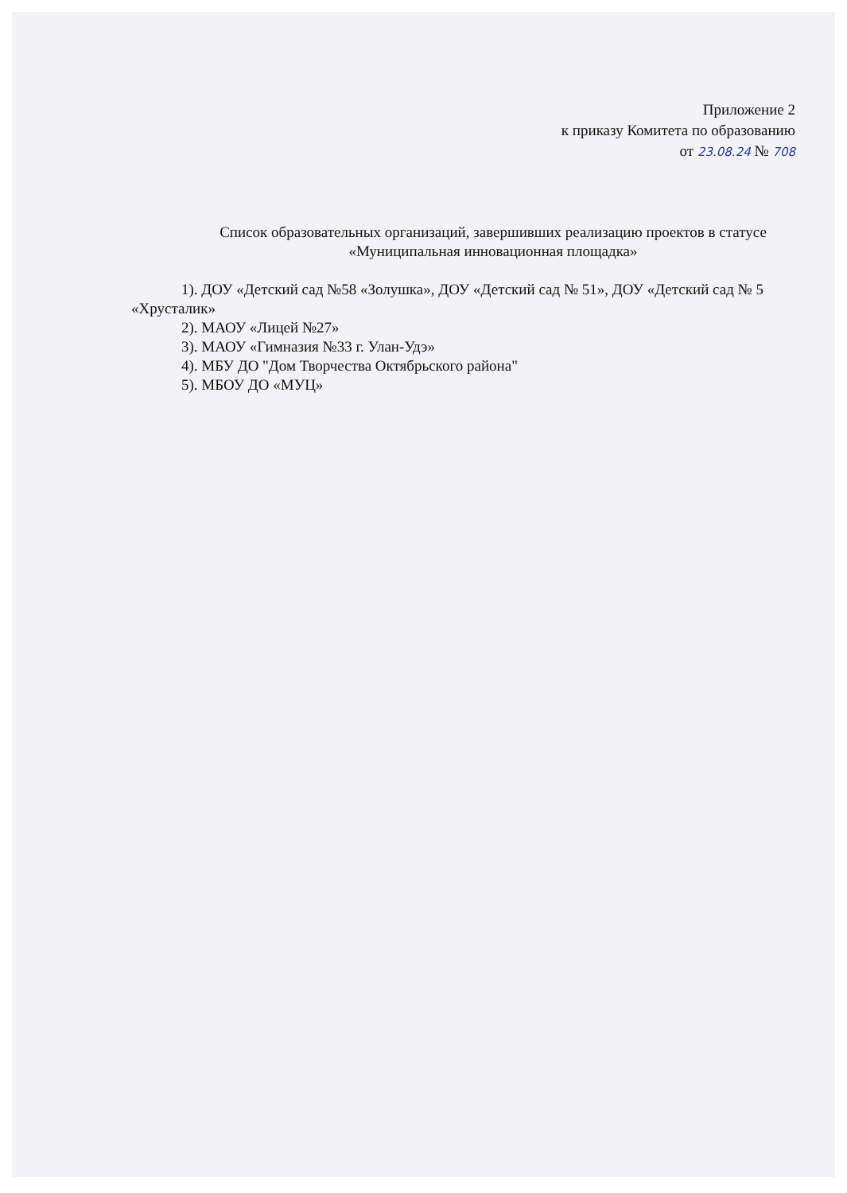Приложение 2
к приказу Комитета по образованию
от 23.08.24 № 708
Список образовательных организаций, завершивших реализацию проектов в статусе «Муниципальная инновационная площадка»
1). ДОУ «Детский сад №58 «Золушка», ДОУ «Детский сад № 51», ДОУ «Детский сад № 5 «Хрусталик»
2). МАОУ «Лицей №27»
3). МАОУ «Гимназия №33 г. Улан-Удэ»
4). МБУ ДО "Дом Творчества Октябрьского района"
5). МБОУ ДО «МУЦ»